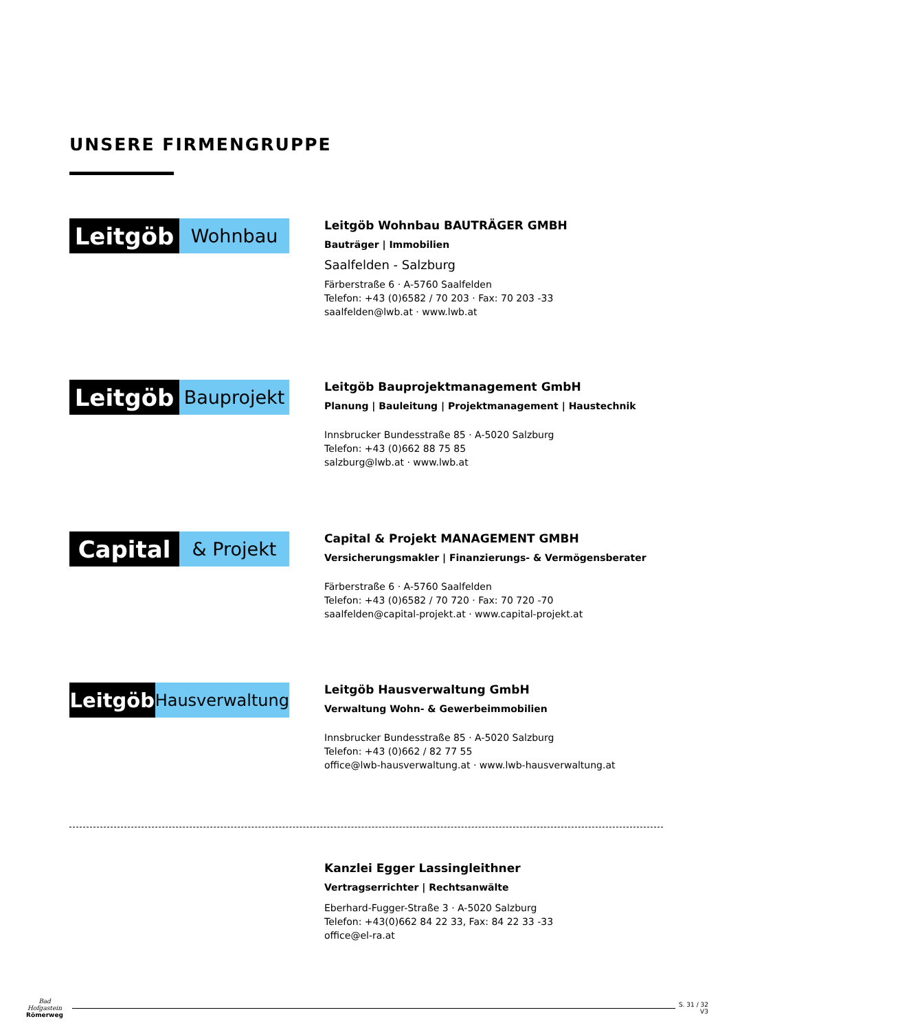UNSERE FIRMENGRUPPE
Leitgöb
Wohnbau
Leitgöb Wohnbau BAUTRÄGER GMBH
Bauträger | Immobilien
Saalfelden - Salzburg
Färberstraße 6 · A-5760 Saalfelden
Telefon: +43 (0)6582 / 70 203 · Fax: 70 203 -33
saalfelden@lwb.at · www.lwb.at
Leitgöb
Bauprojekt
Leitgöb Bauprojektmanagement GmbH
Planung | Bauleitung | Projektmanagement | Haustechnik
Innsbrucker Bundesstraße 85 · A-5020 Salzburg
Telefon: +43 (0)662 88 75 85
salzburg@lwb.at · www.lwb.at
Capital
& Projekt
Capital & Projekt MANAGEMENT GMBH
Versicherungsmakler | Finanzierungs- & Vermögensberater
Färberstraße 6 · A-5760 Saalfelden
Telefon: +43 (0)6582 / 70 720 · Fax: 70 720 -70
saalfelden@capital-projekt.at · www.capital-projekt.at
Leitgöb
Hausverwaltung
Leitgöb Hausverwaltung GmbH
Verwaltung Wohn- & Gewerbeimmobilien
Innsbrucker Bundesstraße 85 · A-5020 Salzburg
Telefon: +43 (0)662 / 82 77 55
office@lwb-hausverwaltung.at · www.lwb-hausverwaltung.at
Kanzlei Egger Lassingleithner
Vertragserrichter | Rechtsanwälte
Eberhard-Fugger-Straße 3 · A-5020 Salzburg
Telefon: +43(0)662 84 22 33, Fax: 84 22 33 -33
office@el-ra.at
Bad Hofgastein
Römerweg
S. 31 / 32
V3